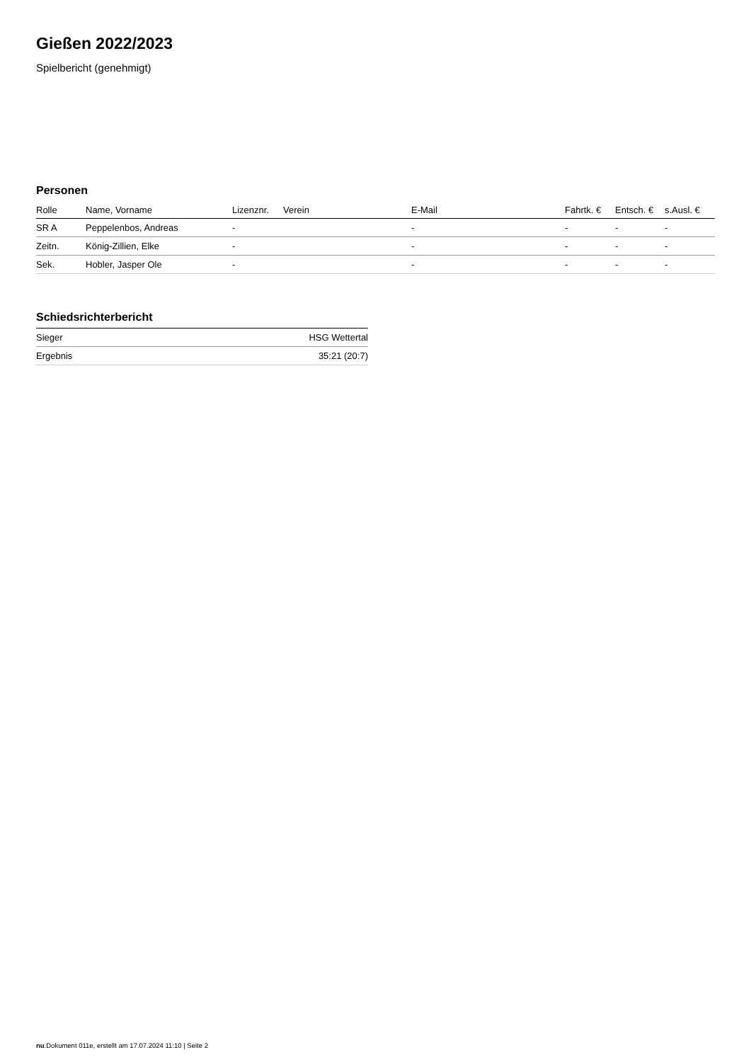Gießen 2022/2023
Spielbericht (genehmigt)
Personen
| Rolle | Name, Vorname | Lizenznr. | Verein | E-Mail | Fahrtk. € | Entsch. € | s.Ausl. € |
| --- | --- | --- | --- | --- | --- | --- | --- |
| SR A | Peppelenbos, Andreas | - | | - | - | - | - |
| Zeitn. | König-Zillien, Elke | - | | - | - | - | - |
| Sek. | Hobler, Jasper Ole | - | | - | - | - | - |
Schiedsrichterbericht
| Sieger | HSG Wettertal |
| Ergebnis | 35:21 (20:7) |
nu.Dokument 011e, erstellt am 17.07.2024 11:10 | Seite 2